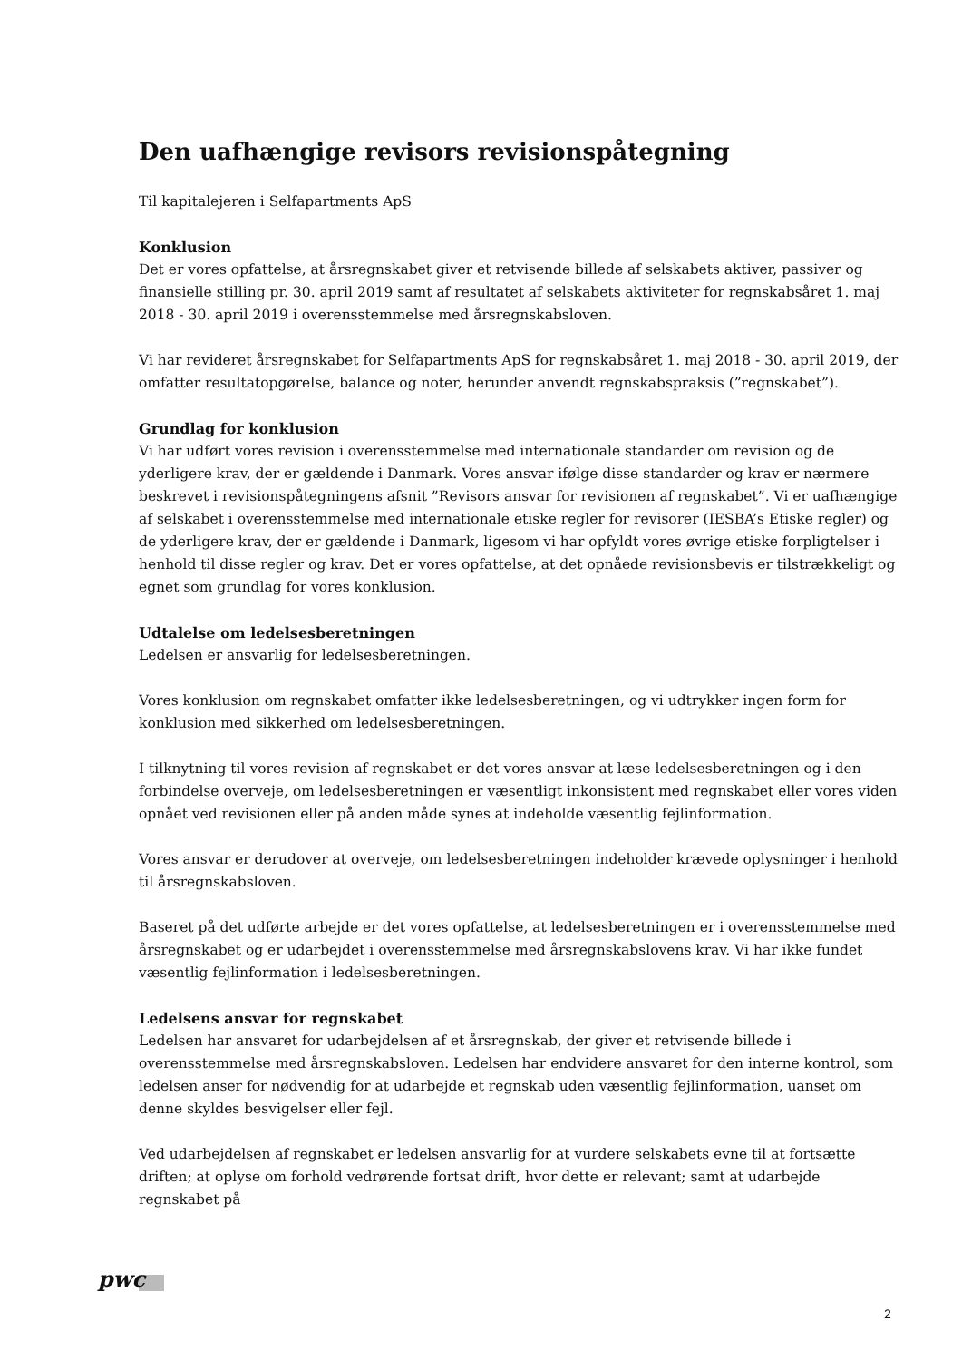Den uafhængige revisors revisionspåtegning
Til kapitalejeren i Selfapartments ApS
Konklusion
Det er vores opfattelse, at årsregnskabet giver et retvisende billede af selskabets aktiver, passiver og finansielle stilling pr. 30. april 2019 samt af resultatet af selskabets aktiviteter for regnskabsåret 1. maj 2018 - 30. april 2019 i overensstemmelse med årsregnskabsloven.
Vi har revideret årsregnskabet for Selfapartments ApS for regnskabsåret 1. maj 2018 - 30. april 2019, der omfatter resultatopgørelse, balance og noter, herunder anvendt regnskabspraksis (”regnskabet”).
Grundlag for konklusion
Vi har udført vores revision i overensstemmelse med internationale standarder om revision og de yderligere krav, der er gældende i Danmark. Vores ansvar ifølge disse standarder og krav er nærmere beskrevet i revisionspåtegningens afsnit ”Revisors ansvar for revisionen af regnskabet”. Vi er uafhængige af selskabet i overensstemmelse med internationale etiske regler for revisorer (IESBA’s Etiske regler) og de yderligere krav, der er gældende i Danmark, ligesom vi har opfyldt vores øvrige etiske forpligtelser i henhold til disse regler og krav. Det er vores opfattelse, at det opnåede revisionsbevis er tilstrækkeligt og egnet som grundlag for vores konklusion.
Udtalelse om ledelsesberetningen
Ledelsen er ansvarlig for ledelsesberetningen.
Vores konklusion om regnskabet omfatter ikke ledelsesberetningen, og vi udtrykker ingen form for konklusion med sikkerhed om ledelsesberetningen.
I tilknytning til vores revision af regnskabet er det vores ansvar at læse ledelsesberetningen og i den forbindelse overveje, om ledelsesberetningen er væsentligt inkonsistent med regnskabet eller vores viden opnået ved revisionen eller på anden måde synes at indeholde væsentlig fejlinformation.
Vores ansvar er derudover at overveje, om ledelsesberetningen indeholder krævede oplysninger i henhold til årsregnskabsloven.
Baseret på det udførte arbejde er det vores opfattelse, at ledelsesberetningen er i overensstemmelse med årsregnskabet og er udarbejdet i overensstemmelse med årsregnskabslovens krav. Vi har ikke fundet væsentlig fejlinformation i ledelsesberetningen.
Ledelsens ansvar for regnskabet
Ledelsen har ansvaret for udarbejdelsen af et årsregnskab, der giver et retvisende billede i overensstemmelse med årsregnskabsloven. Ledelsen har endvidere ansvaret for den interne kontrol, som ledelsen anser for nødvendig for at udarbejde et regnskab uden væsentlig fejlinformation, uanset om denne skyldes besvigelser eller fejl.
Ved udarbejdelsen af regnskabet er ledelsen ansvarlig for at vurdere selskabets evne til at fortsætte driften; at oplyse om forhold vedrørende fortsat drift, hvor dette er relevant; samt at udarbejde regnskabet på
pwc
2